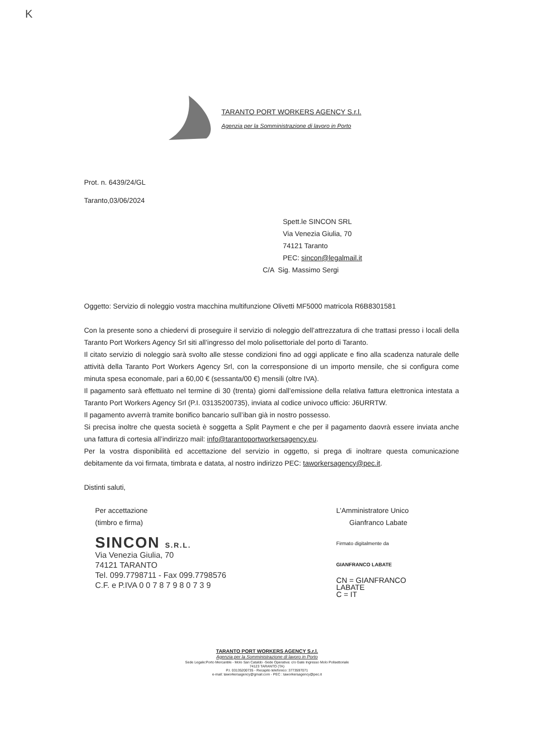K
TARANTO PORT WORKERS AGENCY S.r.l.
Agenzia per la Somministrazione di lavoro in Porto
Prot. n. 6439/24/GL
Taranto,03/06/2024
Spett.le SINCON SRL
Via Venezia Giulia, 70
74121 Taranto
PEC: sincon@legalmail.it
C/A Sig. Massimo Sergi
Oggetto: Servizio di noleggio vostra macchina multifunzione Olivetti MF5000 matricola R6B8301581
Con la presente sono a chiedervi di proseguire il servizio di noleggio dell’attrezzatura di che trattasi presso i locali della Taranto Port Workers Agency Srl siti all’ingresso del molo polisettoriale del porto di Taranto.
Il citato servizio di noleggio sarà svolto alle stesse condizioni fino ad oggi applicate e fino alla scadenza naturale delle attività della Taranto Port Workers Agency Srl, con la corresponsione di un importo mensile, che si configura come minuta spesa economale, pari a 60,00 € (sessanta/00 €) mensili (oltre IVA).
Il pagamento sarà effettuato nel termine di 30 (trenta) giorni dall’emissione della relativa fattura elettronica intestata a Taranto Port Workers Agency Srl (P.I. 03135200735), inviata al codice univoco ufficio: J6URRTW.
Il pagamento avverrà tramite bonifico bancario sull’iban già in nostro possesso.
Si precisa inoltre che questa società è soggetta a Split Payment e che per il pagamento daovrà essere inviata anche una fattura di cortesia all’indirizzo mail: info@tarantoportworkersagency.eu.
Per la vostra disponibilità ed accettazione del servizio in oggetto, si prega di inoltrare questa comunicazione debitamente da voi firmata, timbrata e datata, al nostro indirizzo PEC: taworkersagency@pec.it.
Distinti saluti,
Per accettazione
(timbro e firma)
SINCON S.R.L.
Via Venezia Giulia, 70
74121 TARANTO
Tel. 099.7798711 - Fax 099.7798576
C.F. e P.IVA 0 0 7 8 7 9 8 0 7 3 9
L’Amministratore Unico
Gianfranco Labate
Firmato digitalmente da
GIANFRANCO LABATE
CN = GIANFRANCO
LABATE
C = IT
TARANTO PORT WORKERS AGENCY S.r.l.
Agenzia per la Somministrazione di lavoro in Porto
Sede Legale:Porto Mercantile - Molo San Cataldo -Sede Operativa: c/o Gate Ingresso Molo Polisettoriale
74123 TARANTO (TA)
P.I. 03135200735 - Recapito telefonico: 3773597071
e-mail: taworkersagency@gmail.com - PEC : taworkersagency@pec.it